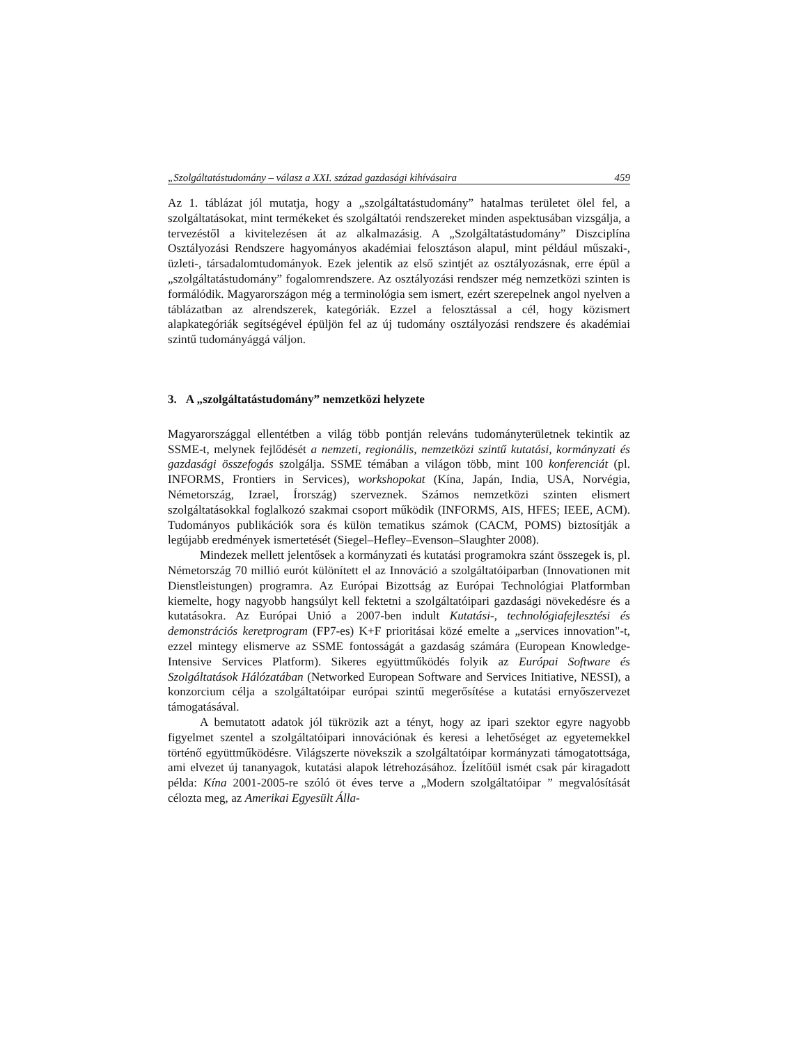„Szolgáltatástudomány – válasz a XXI. század gazdasági kihívásaira 459
Az 1. táblázat jól mutatja, hogy a „szolgáltatástudomány” hatalmas területet ölel fel, a szolgáltatásokat, mint termékeket és szolgáltatói rendszereket minden aspektusában vizsgálja, a tervezéstől a kivitelezésen át az alkalmazásig. A „Szolgáltatástudomány” Diszciplína Osztályozási Rendszere hagyományos akadémiai felosztáson alapul, mint például műszaki-, üzleti-, társadalomtudományok. Ezek jelentik az első szintjét az osztályozásnak, erre épül a „szolgáltatástudomány” fogalomrendszere. Az osztályozási rendszer még nemzetközi szinten is formálódik. Magyarországon még a terminológia sem ismert, ezért szerepelnek angol nyelven a táblázatban az alrendszerek, kategóriák. Ezzel a felosztással a cél, hogy közismert alapkategóriák segítségével épüljön fel az új tudomány osztályozási rendszere és akadémiai szintű tudományággá váljon.
3. A „szolgáltatástudomány” nemzetközi helyzete
Magyarországgal ellentétben a világ több pontján releváns tudományterületnek tekintik az SSME-t, melynek fejlődését a nemzeti, regionális, nemzetközi szintű kutatási, kormányzati és gazdasági összefogás szolgálja. SSME témában a világon több, mint 100 konferenciát (pl. INFORMS, Frontiers in Services), workshopokat (Kína, Japán, India, USA, Norvégia, Németország, Izrael, Írország) szerveznek. Számos nemzetközi szinten elismert szolgáltatásokkal foglalkozó szakmai csoport működik (INFORMS, AIS, HFES; IEEE, ACM). Tudományos publikációk sora és külön tematikus számok (CACM, POMS) biztosítják a legújabb eredmények ismertetését (Siegel–Hefley–Evenson–Slaughter 2008).
Mindezek mellett jelentősek a kormányzati és kutatási programokra szánt összegek is, pl. Németország 70 millió eurót különített el az Innováció a szolgáltatóiparban (Innovationen mit Dienstleistungen) programra. Az Európai Bizottság az Európai Technológiai Platformban kiemelte, hogy nagyobb hangsúlyt kell fektetni a szolgáltatóipari gazdasági növekedésre és a kutatásokra. Az Európai Unió a 2007-ben indult Kutatási-, technológiafejlesztési és demonstrációs keretprogram (FP7-es) K+F prioritásai közé emelte a „services innovation"-t, ezzel mintegy elismerve az SSME fontosságát a gazdaság számára (European Knowledge-Intensive Services Platform). Sikeres együttműködés folyik az Európai Software és Szolgáltatások Hálózatában (Networked European Software and Services Initiative, NESSI), a konzorcium célja a szolgáltatóipar európai szintű megerősítése a kutatási ernyőszervezet támogatásával.
A bemutatott adatok jól tükrözik azt a tényt, hogy az ipari szektor egyre nagyobb figyelmet szentel a szolgáltatóipari innovációnak és keresi a lehetőséget az egyetemekkel történő együttműködésre. Világszerte növekszik a szolgáltatóipar kormányzati támogatottsága, ami elvezet új tananyagok, kutatási alapok létrehozásához. Ízelítőül ismét csak pár kiragadott példa: Kína 2001-2005-re szóló öt éves terve a „Modern szolgáltatóipar ” megvalósítását célozta meg, az Amerikai Egyesült Álla-